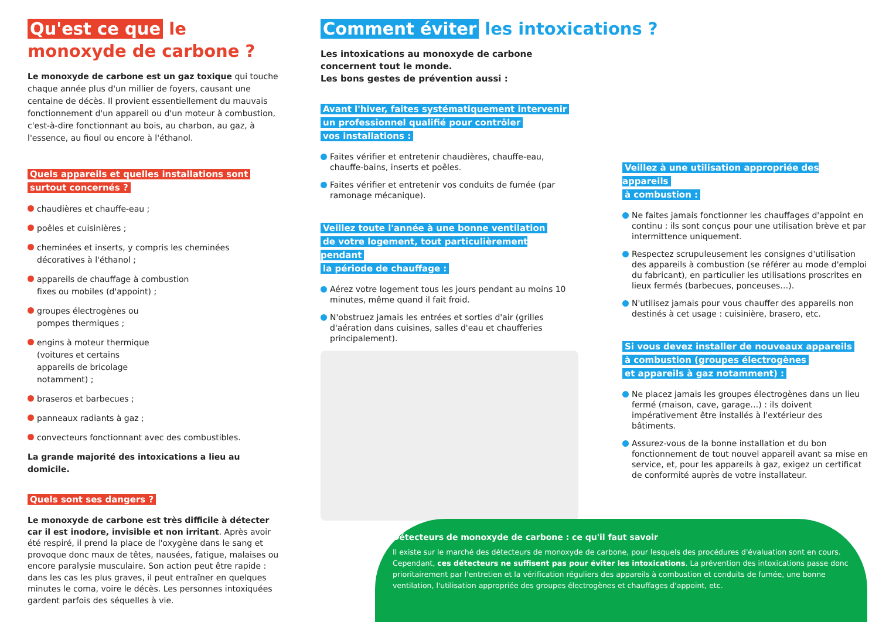Qu'est ce que le monoxyde de carbone ?
Le monoxyde de carbone est un gaz toxique qui touche chaque année plus d'un millier de foyers, causant une centaine de décès. Il provient essentiellement du mauvais fonctionnement d'un appareil ou d'un moteur à combustion, c'est-à-dire fonctionnant au bois, au charbon, au gaz, à l'essence, au fioul ou encore à l'éthanol.
Quels appareils et quelles installations sont
surtout concernés ?
chaudières et chauffe-eau ;
poêles et cuisinières ;
cheminées et inserts, y compris les cheminées décoratives à l'éthanol ;
appareils de chauffage à combustion fixes ou mobiles (d'appoint) ;
groupes électrogènes ou pompes thermiques ;
engins à moteur thermique (voitures et certains appareils de bricolage notamment) ;
braseros et barbecues ;
panneaux radiants à gaz ;
convecteurs fonctionnant avec des combustibles.
La grande majorité des intoxications a lieu au domicile.
Quels sont ses dangers ?
Le monoxyde de carbone est très difficile à détecter car il est inodore, invisible et non irritant. Après avoir été respiré, il prend la place de l'oxygène dans le sang et provoque donc maux de têtes, nausées, fatigue, malaises ou encore paralysie musculaire. Son action peut être rapide : dans les cas les plus graves, il peut entraîner en quelques minutes le coma, voire le décès. Les personnes intoxiquées gardent parfois des séquelles à vie.
Comment éviter les intoxications ?
Les intoxications au monoxyde de carbone concernent tout le monde.
Les bons gestes de prévention aussi :
Avant l'hiver, faites systématiquement intervenir
un professionnel qualifié pour contrôler
vos installations :
Faites vérifier et entretenir chaudières, chauffe-eau, chauffe-bains, inserts et poêles.
Faites vérifier et entretenir vos conduits de fumée (par ramonage mécanique).
Veillez toute l'année à une bonne ventilation
de votre logement, tout particulièrement pendant
la période de chauffage :
Aérez votre logement tous les jours pendant au moins 10 minutes, même quand il fait froid.
N'obstruez jamais les entrées et sorties d'air (grilles d'aération dans cuisines, salles d'eau et chaufferies principalement).
Veillez à une utilisation appropriée des appareils
à combustion :
Ne faites jamais fonctionner les chauffages d'appoint en continu : ils sont conçus pour une utilisation brève et par intermittence uniquement.
Respectez scrupuleusement les consignes d'utilisation des appareils à combustion (se référer au mode d'emploi du fabricant), en particulier les utilisations proscrites en lieux fermés (barbecues, ponceuses…).
N'utilisez jamais pour vous chauffer des appareils non destinés à cet usage : cuisinière, brasero, etc.
Si vous devez installer de nouveaux appareils
à combustion (groupes électrogènes
et appareils à gaz notamment) :
Ne placez jamais les groupes électrogènes dans un lieu fermé (maison, cave, garage…) : ils doivent impérativement être installés à l'extérieur des bâtiments.
Assurez-vous de la bonne installation et du bon fonctionnement de tout nouvel appareil avant sa mise en service, et, pour les appareils à gaz, exigez un certificat de conformité auprès de votre installateur.
Détecteurs de monoxyde de carbone : ce qu'il faut savoir
Il existe sur le marché des détecteurs de monoxyde de carbone, pour lesquels des procédures d'évaluation sont en cours. Cependant, ces détecteurs ne suffisent pas pour éviter les intoxications. La prévention des intoxications passe donc prioritairement par l'entretien et la vérification réguliers des appareils à combustion et conduits de fumée, une bonne ventilation, l'utilisation appropriée des groupes électrogènes et chauffages d'appoint, etc.